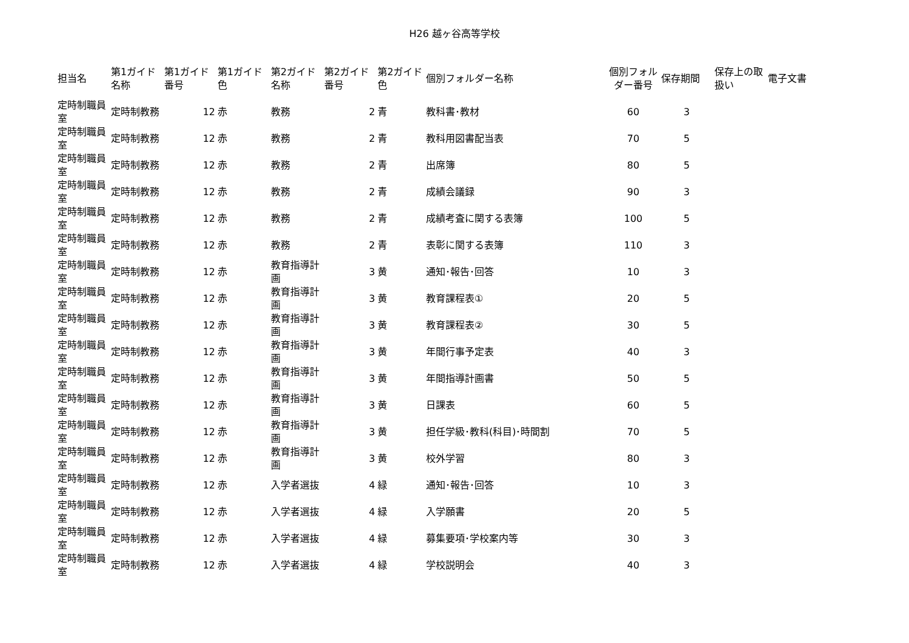H26 越ヶ谷高等学校
| 担当名 | 第1ガイド名称 | 第1ガイド番号 | 第1ガイド色 | 第2ガイド名称 | 第2ガイド番号 | 第2ガイド色 | 個別フォルダー名称 | 個別フォルダー番号 | 保存期間 | 保存上の取扱い | 電子文書 |
| --- | --- | --- | --- | --- | --- | --- | --- | --- | --- | --- | --- |
| 定時制職員室 | 定時制教務 | 12 | 赤 | 教務 | 2 | 青 | 教科書･教材 | 60 | 3 | | |
| 定時制職員室 | 定時制教務 | 12 | 赤 | 教務 | 2 | 青 | 教科用図書配当表 | 70 | 5 | | |
| 定時制職員室 | 定時制教務 | 12 | 赤 | 教務 | 2 | 青 | 出席簿 | 80 | 5 | | |
| 定時制職員室 | 定時制教務 | 12 | 赤 | 教務 | 2 | 青 | 成績会議録 | 90 | 3 | | |
| 定時制職員室 | 定時制教務 | 12 | 赤 | 教務 | 2 | 青 | 成績考査に関する表簿 | 100 | 5 | | |
| 定時制職員室 | 定時制教務 | 12 | 赤 | 教務 | 2 | 青 | 表彰に関する表簿 | 110 | 3 | | |
| 定時制職員室 | 定時制教務 | 12 | 赤 | 教育指導計画 | 3 | 黄 | 通知･報告･回答 | 10 | 3 | | |
| 定時制職員室 | 定時制教務 | 12 | 赤 | 教育指導計画 | 3 | 黄 | 教育課程表① | 20 | 5 | | |
| 定時制職員室 | 定時制教務 | 12 | 赤 | 教育指導計画 | 3 | 黄 | 教育課程表② | 30 | 5 | | |
| 定時制職員室 | 定時制教務 | 12 | 赤 | 教育指導計画 | 3 | 黄 | 年間行事予定表 | 40 | 3 | | |
| 定時制職員室 | 定時制教務 | 12 | 赤 | 教育指導計画 | 3 | 黄 | 年間指導計画書 | 50 | 5 | | |
| 定時制職員室 | 定時制教務 | 12 | 赤 | 教育指導計画 | 3 | 黄 | 日課表 | 60 | 5 | | |
| 定時制職員室 | 定時制教務 | 12 | 赤 | 教育指導計画 | 3 | 黄 | 担任学級･教科(科目)･時間割 | 70 | 5 | | |
| 定時制職員室 | 定時制教務 | 12 | 赤 | 教育指導計画 | 3 | 黄 | 校外学習 | 80 | 3 | | |
| 定時制職員室 | 定時制教務 | 12 | 赤 | 入学者選抜 | 4 | 緑 | 通知･報告･回答 | 10 | 3 | | |
| 定時制職員室 | 定時制教務 | 12 | 赤 | 入学者選抜 | 4 | 緑 | 入学願書 | 20 | 5 | | |
| 定時制職員室 | 定時制教務 | 12 | 赤 | 入学者選抜 | 4 | 緑 | 募集要項･学校案内等 | 30 | 3 | | |
| 定時制職員室 | 定時制教務 | 12 | 赤 | 入学者選抜 | 4 | 緑 | 学校説明会 | 40 | 3 | | |